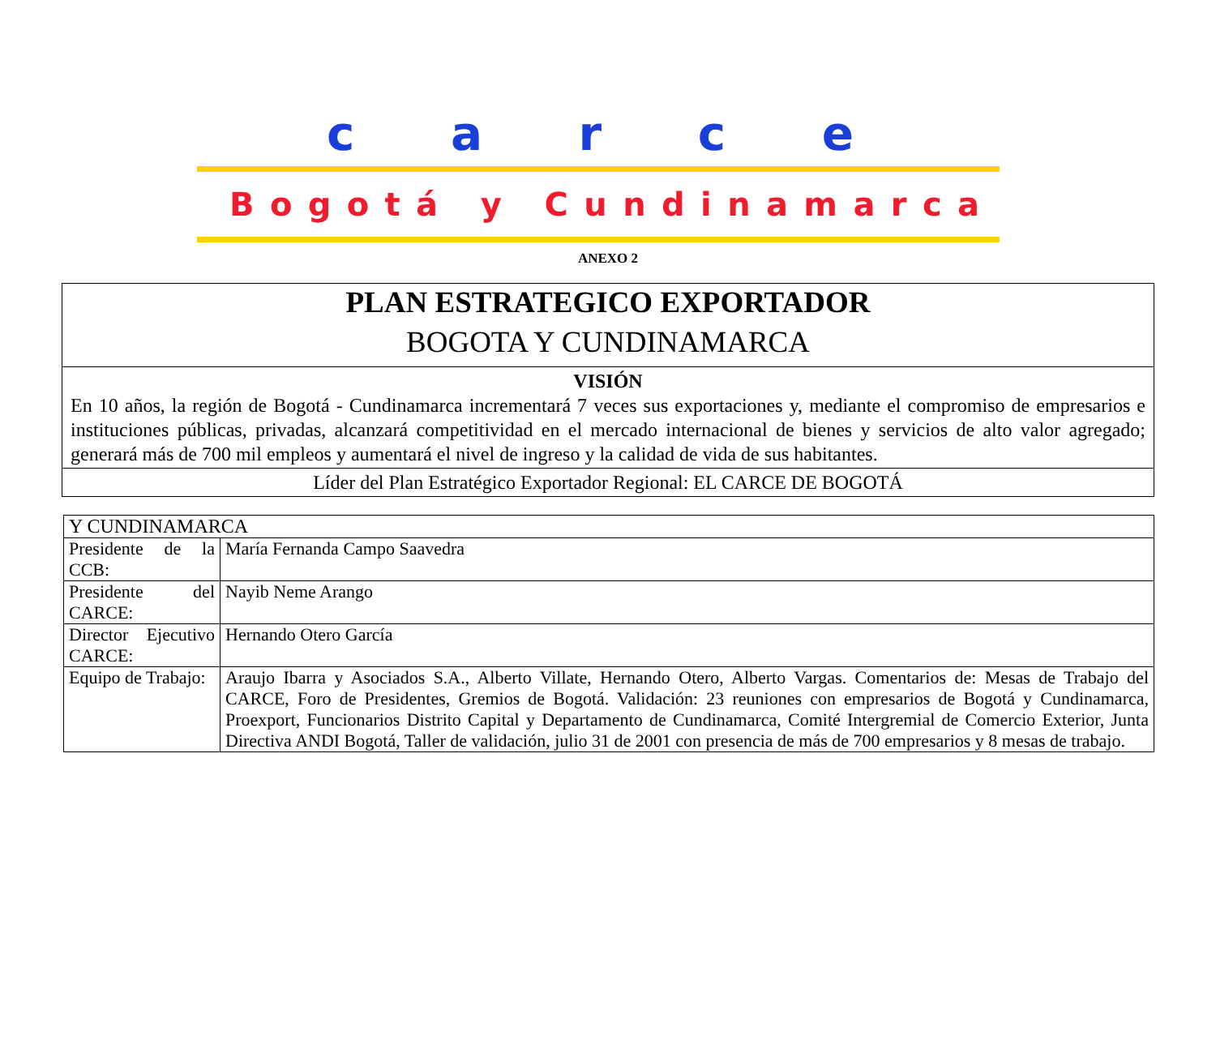carce
Bogotá y Cundinamarca
ANEXO 2
| PLAN ESTRATEGICO EXPORTADOR BOGOTA Y CUNDINAMARCA |
| VISIÓN En 10 años, la región de Bogotá - Cundinamarca incrementará 7 veces sus exportaciones y, mediante el compromiso de empresarios e instituciones públicas, privadas, alcanzará competitividad en el mercado internacional de bienes y servicios de alto valor agregado; generará más de 700 mil empleos y aumentará el nivel de ingreso y la calidad de vida de sus habitantes. |
| Líder del Plan Estratégico Exportador Regional: EL CARCE DE BOGOTÁ |
| Y CUNDINAMARCA | |
| Presidente de la CCB: | María Fernanda Campo Saavedra |
| Presidente del CARCE: | Nayib Neme Arango |
| Director Ejecutivo CARCE: | Hernando Otero García |
| Equipo de Trabajo: | Araujo Ibarra y Asociados S.A., Alberto Villate, Hernando Otero, Alberto Vargas. Comentarios de: Mesas de Trabajo del CARCE, Foro de Presidentes, Gremios de Bogotá. Validación: 23 reuniones con empresarios de Bogotá y Cundinamarca, Proexport, Funcionarios Distrito Capital y Departamento de Cundinamarca, Comité Intergremial de Comercio Exterior, Junta Directiva ANDI Bogotá, Taller de validación, julio 31 de 2001 con presencia de más de 700 empresarios y 8 mesas de trabajo. |